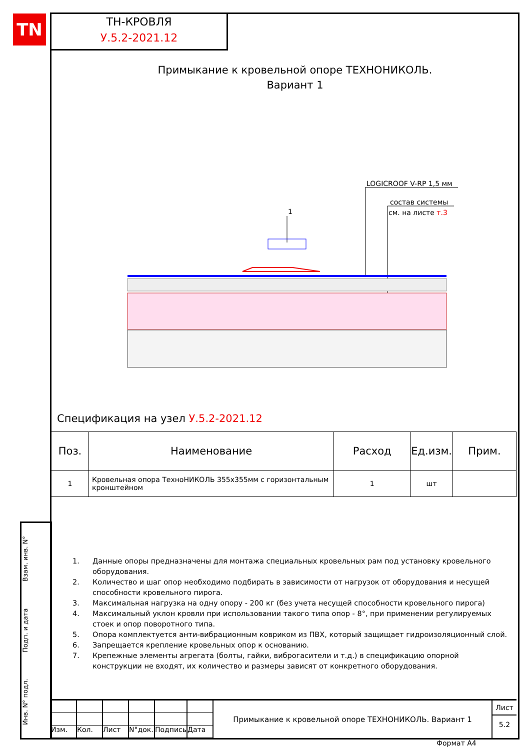TN
ТН-КРОВЛЯ
У.5.2-2021.12
Примыкание к кровельной опоре ТЕХНОНИКОЛЬ.
Вариант 1
LOGICROOF V-RP 1,5 мм
состав системы
см. на листе т.3
1
Спецификация на узел У.5.2-2021.12
| Поз. | Наименование | Расход | Ед.изм. | Прим. |
| --- | --- | --- | --- | --- |
| 1 | Кровельная опора ТехноНИКОЛЬ 355x355мм с горизонтальным кронштейном | 1 | шт | |
1. Данные опоры предназначены для монтажа специальных кровельных рам под установку кровельного оборудования.
2. Количество и шаг опор необходимо подбирать в зависимости от нагрузок от оборудования и несущей способности кровельного пирога.
3. Максимальная нагрузка на одну опору - 200 кг (без учета несущей способности кровельного пирога)
4. Максимальный уклон кровли при использовании такого типа опор - 8°, при применении регулируемых стоек и опор поворотного типа.
5. Опора комплектуется анти-вибрационным ковриком из ПВХ, который защищает гидроизоляционный слой.
6. Запрещается крепление кровельных опор к основанию.
7. Крепежные элементы агрегата (болты, гайки, виброгасители и т.д.) в спецификацию опорной конструкции не входят, их количество и размеры зависят от конкретного оборудования.
Инв. N° подл. Подп. и дата Взам. инв. N°
Изм.
Кол.
Лист
N°док.
Подпись
Дата
Примыкание к кровельной опоре ТЕХНОНИКОЛЬ. Вариант 1
Лист
5.2
Формат А4